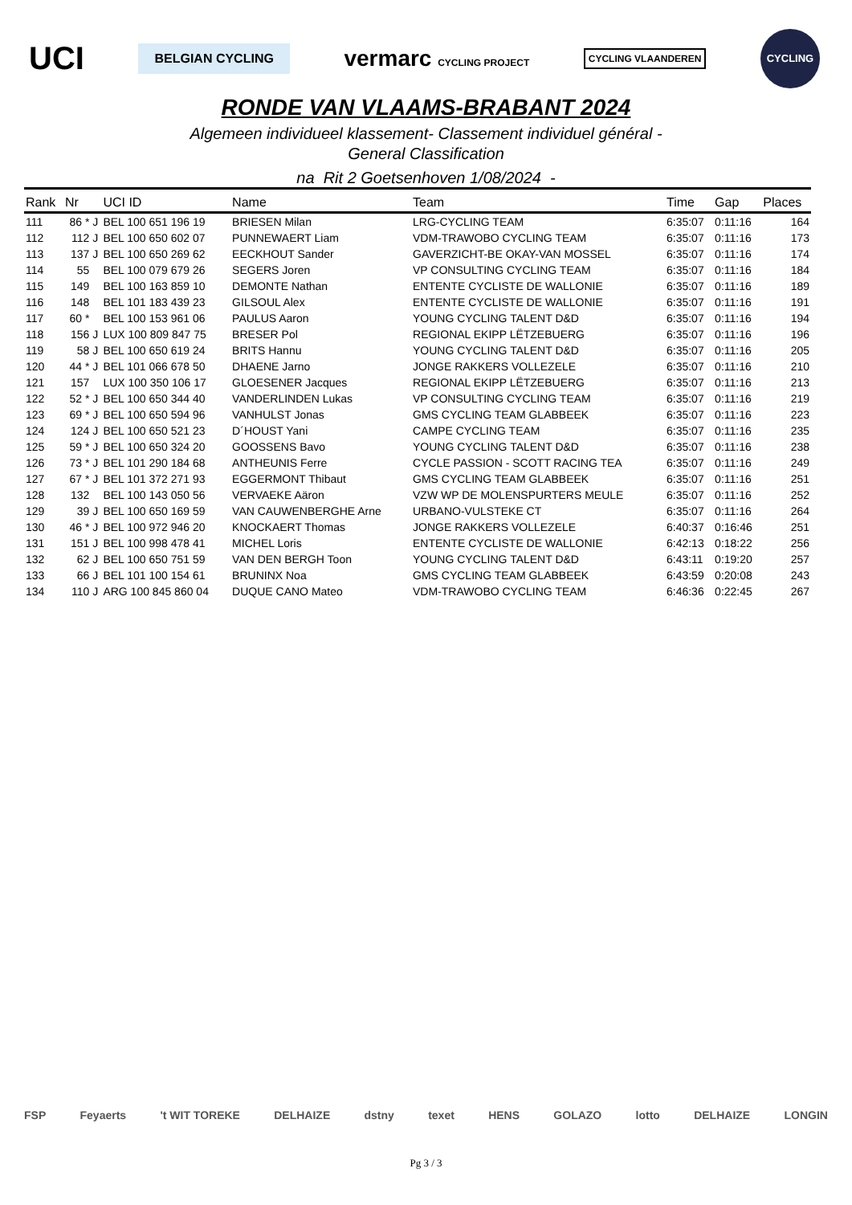UCI
BELGIAN CYCLING
vermarc CYCLING PROJECT
CYCLING VLAANDEREN
CYCLING
RONDE VAN VLAAMS-BRABANT 2024
Algemeen individueel klassement- Classement individuel général -
General Classification
na Rit 2 Goetsenhoven 1/08/2024 -
| Rank | Nr | | UCI ID | Name | Team | Time | Gap | Places |
| --- | --- | --- | --- | --- | --- | --- | --- | --- |
| 111 | 86 * | J | BEL 100 651 196 19 | BRIESEN Milan | LRG-CYCLING TEAM | 6:35:07 | 0:11:16 | 164 |
| 112 | 112 | J | BEL 100 650 602 07 | PUNNEWAERT Liam | VDM-TRAWOBO CYCLING TEAM | 6:35:07 | 0:11:16 | 173 |
| 113 | 137 | J | BEL 100 650 269 62 | EECKHOUT Sander | GAVERZICHT-BE OKAY-VAN MOSSEL | 6:35:07 | 0:11:16 | 174 |
| 114 | 55 | | BEL 100 079 679 26 | SEGERS Joren | VP CONSULTING CYCLING TEAM | 6:35:07 | 0:11:16 | 184 |
| 115 | 149 | | BEL 100 163 859 10 | DEMONTE Nathan | ENTENTE CYCLISTE DE WALLONIE | 6:35:07 | 0:11:16 | 189 |
| 116 | 148 | | BEL 101 183 439 23 | GILSOUL Alex | ENTENTE CYCLISTE DE WALLONIE | 6:35:07 | 0:11:16 | 191 |
| 117 | 60 * | | BEL 100 153 961 06 | PAULUS Aaron | YOUNG CYCLING TALENT D&D | 6:35:07 | 0:11:16 | 194 |
| 118 | 156 | J | LUX 100 809 847 75 | BRESER Pol | REGIONAL EKIPP LËTZEBUERG | 6:35:07 | 0:11:16 | 196 |
| 119 | 58 | J | BEL 100 650 619 24 | BRITS Hannu | YOUNG CYCLING TALENT D&D | 6:35:07 | 0:11:16 | 205 |
| 120 | 44 * | J | BEL 101 066 678 50 | DHAENE Jarno | JONGE RAKKERS VOLLEZELE | 6:35:07 | 0:11:16 | 210 |
| 121 | 157 | | LUX 100 350 106 17 | GLOESENER Jacques | REGIONAL EKIPP LËTZEBUERG | 6:35:07 | 0:11:16 | 213 |
| 122 | 52 * | J | BEL 100 650 344 40 | VANDERLINDEN Lukas | VP CONSULTING CYCLING TEAM | 6:35:07 | 0:11:16 | 219 |
| 123 | 69 * | J | BEL 100 650 594 96 | VANHULST Jonas | GMS CYCLING TEAM GLABBEEK | 6:35:07 | 0:11:16 | 223 |
| 124 | 124 | J | BEL 100 650 521 23 | D´HOUST Yani | CAMPE CYCLING TEAM | 6:35:07 | 0:11:16 | 235 |
| 125 | 59 * | J | BEL 100 650 324 20 | GOOSSENS Bavo | YOUNG CYCLING TALENT D&D | 6:35:07 | 0:11:16 | 238 |
| 126 | 73 * | J | BEL 101 290 184 68 | ANTHEUNIS Ferre | CYCLE PASSION - SCOTT RACING TEA | 6:35:07 | 0:11:16 | 249 |
| 127 | 67 * | J | BEL 101 372 271 93 | EGGERMONT Thibaut | GMS CYCLING TEAM GLABBEEK | 6:35:07 | 0:11:16 | 251 |
| 128 | 132 | | BEL 100 143 050 56 | VERVAEKE Aäron | VZW WP DE MOLENSPURTERS MEULE | 6:35:07 | 0:11:16 | 252 |
| 129 | 39 | J | BEL 100 650 169 59 | VAN CAUWENBERGHE Arne | URBANO-VULSTEKE CT | 6:35:07 | 0:11:16 | 264 |
| 130 | 46 * | J | BEL 100 972 946 20 | KNOCKAERT Thomas | JONGE RAKKERS VOLLEZELE | 6:40:37 | 0:16:46 | 251 |
| 131 | 151 | J | BEL 100 998 478 41 | MICHEL Loris | ENTENTE CYCLISTE DE WALLONIE | 6:42:13 | 0:18:22 | 256 |
| 132 | 62 | J | BEL 100 650 751 59 | VAN DEN BERGH Toon | YOUNG CYCLING TALENT D&D | 6:43:11 | 0:19:20 | 257 |
| 133 | 66 | J | BEL 101 100 154 61 | BRUNINX Noa | GMS CYCLING TEAM GLABBEEK | 6:43:59 | 0:20:08 | 243 |
| 134 | 110 | J | ARG 100 845 860 04 | DUQUE CANO Mateo | VDM-TRAWOBO CYCLING TEAM | 6:46:36 | 0:22:45 | 267 |
FSP Feyaerts 't WIT TOREKE DELHAIZE dstny texet HENS GOLAZO lotto DELHAIZE LONGIN
Pg 3 / 3